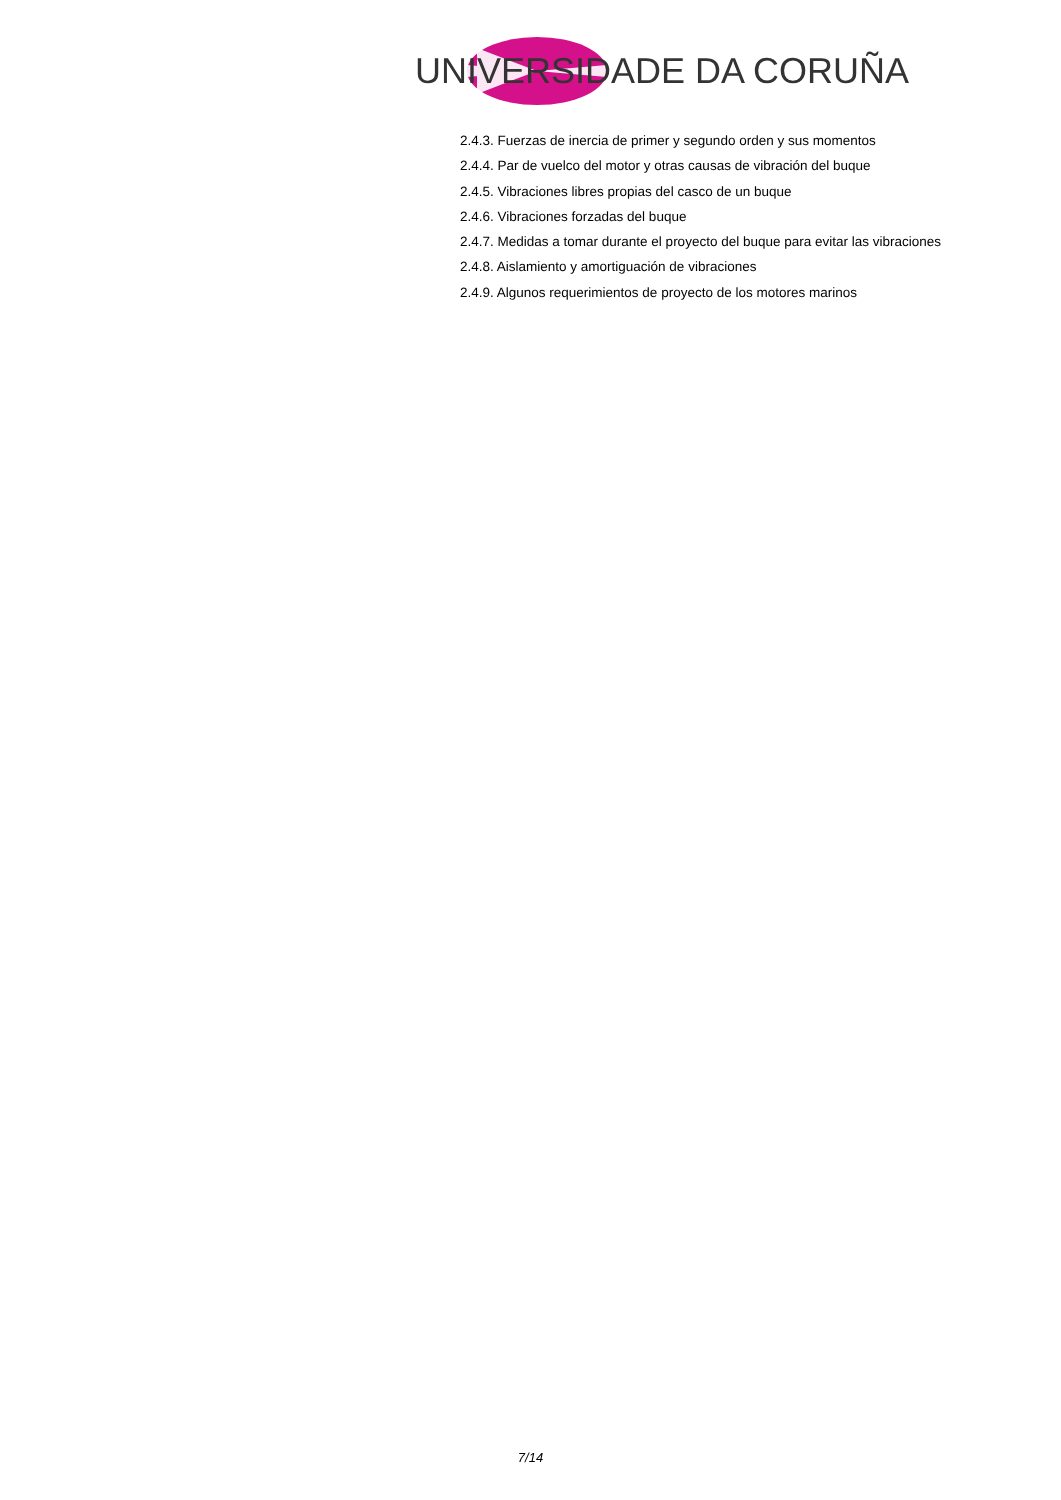UNIVERSIDADE DA CORUÑA
2.4.3. Fuerzas de inercia de primer y segundo orden y sus momentos
2.4.4. Par de vuelco del motor y otras causas de vibración del buque
2.4.5. Vibraciones libres propias del casco de un buque
2.4.6. Vibraciones forzadas del buque
2.4.7. Medidas a tomar durante el proyecto del buque para evitar las vibraciones
2.4.8. Aislamiento y amortiguación de vibraciones
2.4.9. Algunos requerimientos de proyecto de los motores marinos
7/14